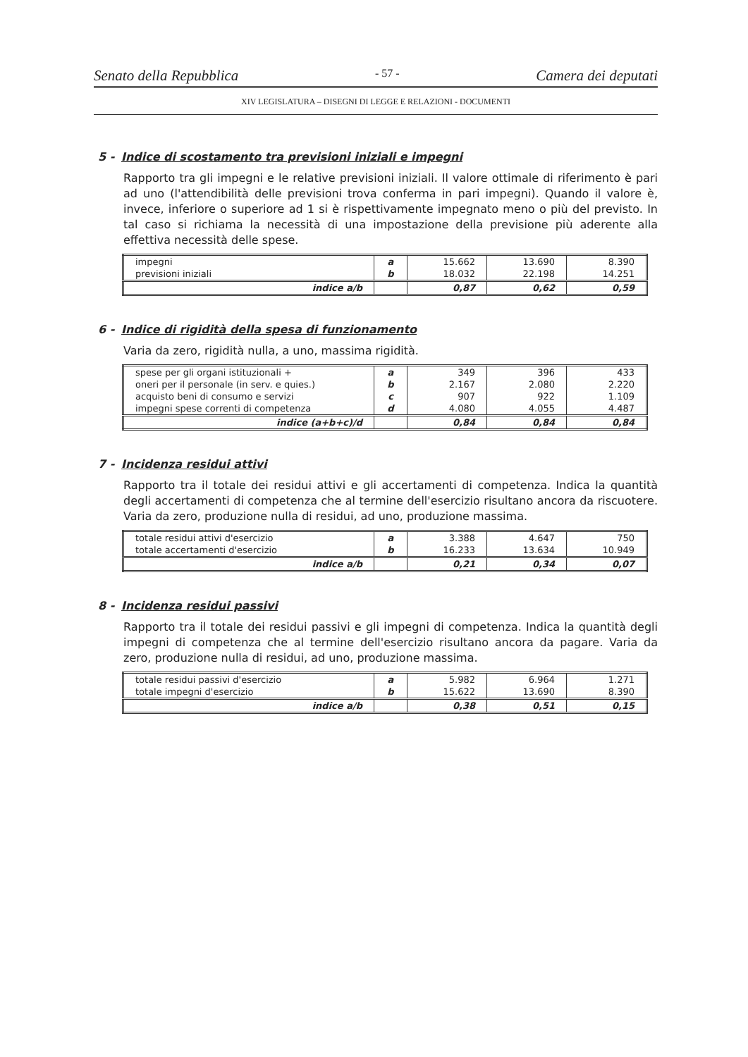Senato della Repubblica - 57 - Camera dei deputati
XIV LEGISLATURA – DISEGNI DI LEGGE E RELAZIONI - DOCUMENTI
5 - Indice di scostamento tra previsioni iniziali e impegni
Rapporto tra gli impegni e le relative previsioni iniziali. Il valore ottimale di riferimento è pari ad uno (l'attendibilità delle previsioni trova conferma in pari impegni). Quando il valore è, invece, inferiore o superiore ad 1 si è rispettivamente impegnato meno o più del previsto. In tal caso si richiama la necessità di una impostazione della previsione più aderente alla effettiva necessità delle spese.
| impegni | a | 15.662 | 13.690 | 8.390 |
| previsioni iniziali | b | 18.032 | 22.198 | 14.251 |
| indice a/b | | 0,87 | 0,62 | 0,59 |
6 - Indice di rigidità della spesa di funzionamento
Varia da zero, rigidità nulla, a uno, massima rigidità.
| spese per gli organi istituzionali + | a | 349 | 396 | 433 |
| oneri per il personale (in serv. e quies.) | b | 2.167 | 2.080 | 2.220 |
| acquisto beni di consumo e servizi | c | 907 | 922 | 1.109 |
| impegni spese correnti di competenza | d | 4.080 | 4.055 | 4.487 |
| indice (a+b+c)/d | | 0,84 | 0,84 | 0,84 |
7 - Incidenza residui attivi
Rapporto tra il totale dei residui attivi e gli accertamenti di competenza. Indica la quantità degli accertamenti di competenza che al termine dell'esercizio risultano ancora da riscuotere. Varia da zero, produzione nulla di residui, ad uno, produzione massima.
| totale residui attivi d'esercizio | a | 3.388 | 4.647 | 750 |
| totale accertamenti d'esercizio | b | 16.233 | 13.634 | 10.949 |
| indice a/b | | 0,21 | 0,34 | 0,07 |
8 - Incidenza residui passivi
Rapporto tra il totale dei residui passivi e gli impegni di competenza. Indica la quantità degli impegni di competenza che al termine dell'esercizio risultano ancora da pagare. Varia da zero, produzione nulla di residui, ad uno, produzione massima.
| totale residui passivi d'esercizio | a | 5.982 | 6.964 | 1.271 |
| totale impegni d'esercizio | b | 15.622 | 13.690 | 8.390 |
| indice a/b | | 0,38 | 0,51 | 0,15 |